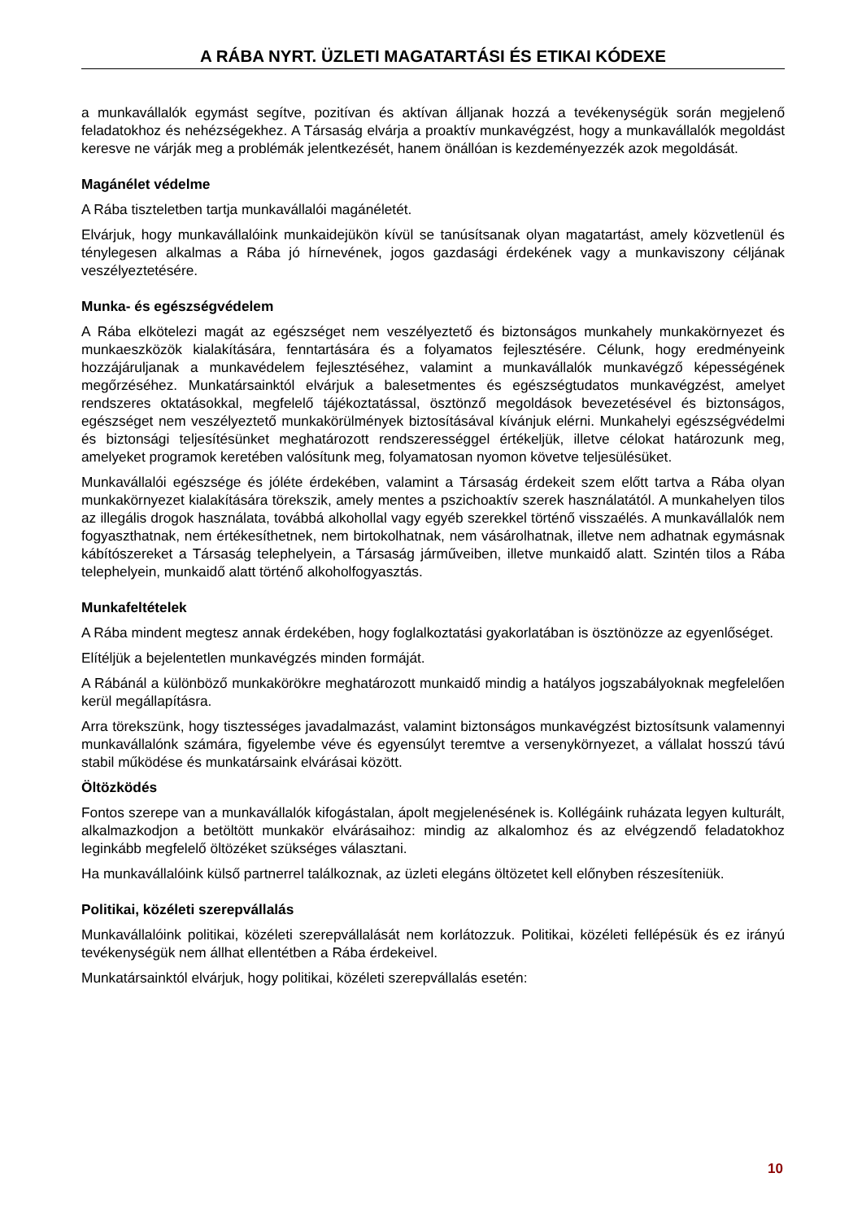A RÁBA NYRT. ÜZLETI MAGATARTÁSI ÉS ETIKAI KÓDEXE
a munkavállalók egymást segítve, pozitívan és aktívan álljanak hozzá a tevékenységük során megjelenő feladatokhoz és nehézségekhez. A Társaság elvárja a proaktív munkavégzést, hogy a munkavállalók megoldást keresve ne várják meg a problémák jelentkezését, hanem önállóan is kezdeményezzék azok megoldását.
Magánélet védelme
A Rába tiszteletben tartja munkavállalói magánéletét.
Elvárjuk, hogy munkavállalóink munkaidejükön kívül se tanúsítsanak olyan magatartást, amely közvetlenül és ténylegesen alkalmas a Rába jó hírnevének, jogos gazdasági érdekének vagy a munkaviszony céljának veszélyeztetésére.
Munka- és egészségvédelem
A Rába elkötelezi magát az egészséget nem veszélyeztető és biztonságos munkahely munkakörnyezet és munkaeszközök kialakítására, fenntartására és a folyamatos fejlesztésére. Célunk, hogy eredményeink hozzájáruljanak a munkavédelem fejlesztéséhez, valamint a munkavállalók munkavégző képességének megőrzéséhez. Munkatársainktól elvárjuk a balesetmentes és egészségtudatos munkavégzést, amelyet rendszeres oktatásokkal, megfelelő tájékoztatással, ösztönző megoldások bevezetésével és biztonságos, egészséget nem veszélyeztető munkakörülmények biztosításával kívánjuk elérni. Munkahelyi egészségvédelmi és biztonsági teljesítésünket meghatározott rendszerességgel értékeljük, illetve célokat határozunk meg, amelyeket programok keretében valósítunk meg, folyamatosan nyomon követve teljesülésüket.
Munkavállalói egészsége és jóléte érdekében, valamint a Társaság érdekeit szem előtt tartva a Rába olyan munkakörnyezet kialakítására törekszik, amely mentes a pszichoaktív szerek használatától. A munkahelyen tilos az illegális drogok használata, továbbá alkohollal vagy egyéb szerekkel történő visszaélés. A munkavállalók nem fogyaszthatnak, nem értékesíthetnek, nem birtokolhatnak, nem vásárolhatnak, illetve nem adhatnak egymásnak kábítószereket a Társaság telephelyein, a Társaság járműveiben, illetve munkaidő alatt. Szintén tilos a Rába telephelyein, munkaidő alatt történő alkoholfogyasztás.
Munkafeltételek
A Rába mindent megtesz annak érdekében, hogy foglalkoztatási gyakorlatában is ösztönözze az egyenlőséget.
Elítéljük a bejelentetlen munkavégzés minden formáját.
A Rábánál a különböző munkakörökre meghatározott munkaidő mindig a hatályos jogszabályoknak megfelelően kerül megállapításra.
Arra törekszünk, hogy tisztességes javadalmazást, valamint biztonságos munkavégzést biztosítsunk valamennyi munkavállalónk számára, figyelembe véve és egyensúlyt teremtve a versenykörnyezet, a vállalat hosszú távú stabil működése és munkatársaink elvárásai között.
Öltözködés
Fontos szerepe van a munkavállalók kifogástalan, ápolt megjelenésének is. Kollégáink ruházata legyen kulturált, alkalmazkodjon a betöltött munkakör elvárásaihoz: mindig az alkalomhoz és az elvégzendő feladatokhoz leginkább megfelelő öltözéket szükséges választani.
Ha munkavállalóink külső partnerrel találkoznak, az üzleti elegáns öltözetet kell előnyben részesíteniük.
Politikai, közéleti szerepvállalás
Munkavállalóink politikai, közéleti szerepvállalását nem korlátozzuk. Politikai, közéleti fellépésük és ez irányú tevékenységük nem állhat ellentétben a Rába érdekeivel.
Munkatársainktól elvárjuk, hogy politikai, közéleti szerepvállalás esetén:
10